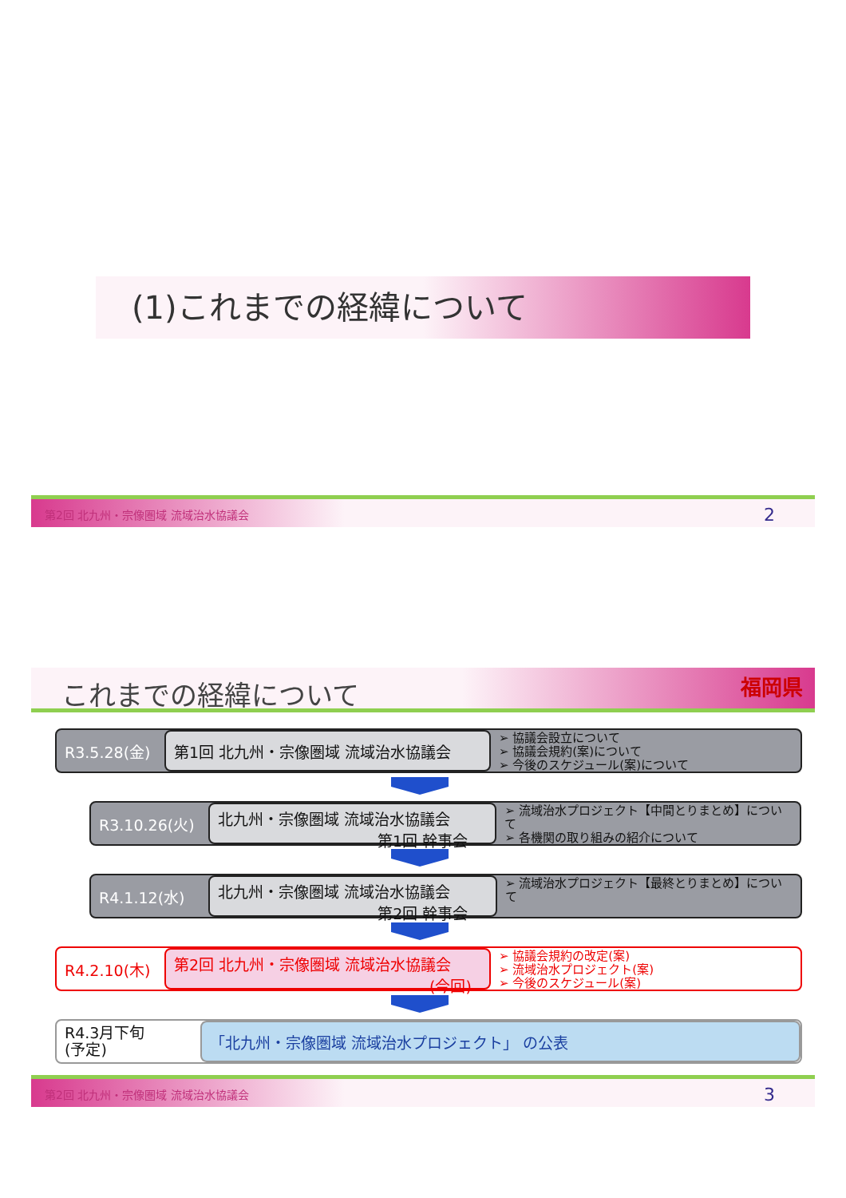(1)これまでの経緯について
第2回 北九州・宗像圏域 流域治水協議会 2
これまでの経緯について 福岡県
R3.5.28(金)
第1回 北九州・宗像圏域 流域治水協議会
➢ 協議会設立について
➢ 協議会規約(案)について
➢ 今後のスケジュール(案)について
R3.10.26(火)
北九州・宗像圏域 流域治水協議会
第1回 幹事会
➢ 流域治水プロジェクト【中間とりまとめ】について
➢ 各機関の取り組みの紹介について
R4.1.12(水)
北九州・宗像圏域 流域治水協議会
第2回 幹事会
➢ 流域治水プロジェクト【最終とりまとめ】について
R4.2.10(木)
第2回 北九州・宗像圏域 流域治水協議会
(今回)
➢ 協議会規約の改定(案)
➢ 流域治水プロジェクト(案)
➢ 今後のスケジュール(案)
R4.3月下旬
(予定)
「北九州・宗像圏域 流域治水プロジェクト」 の公表
第2回 北九州・宗像圏域 流域治水協議会 3